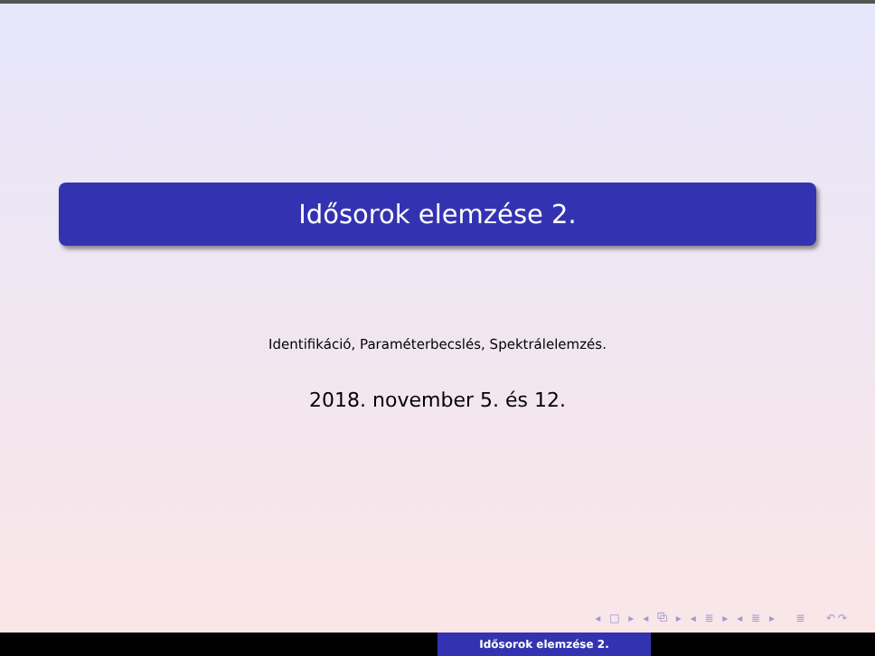Idősorok elemzése 2.
Identifikáció, Paraméterbecslés, Spektrálelemzés.
2018. november 5. és 12.
◂ □ ▸ ◂ ⧉ ▸ ◂ ≣ ▸ ◂ ≣ ▸ ≣ ↶↷
Idősorok elemzése 2.